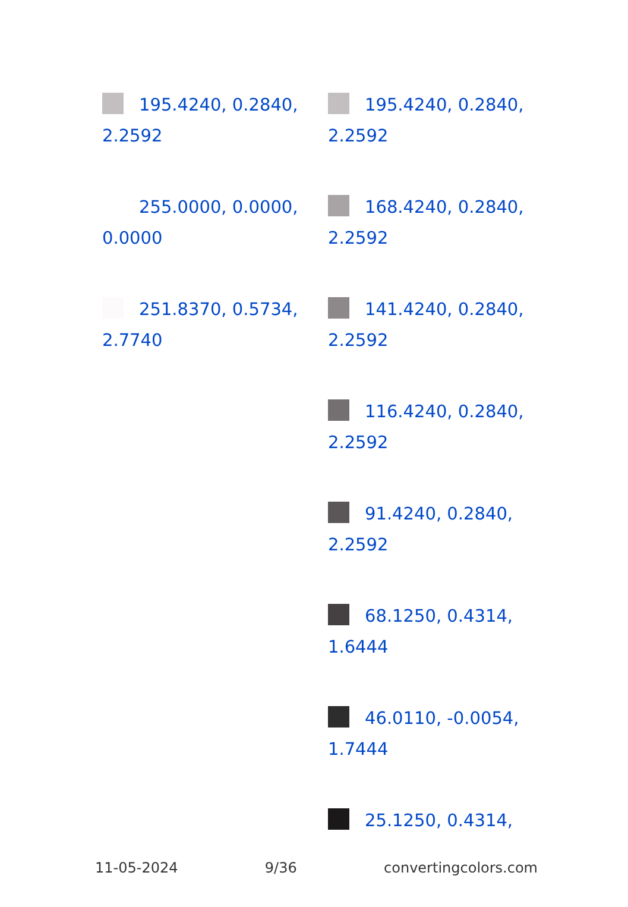195.4240, 0.2840, 2.2592
255.0000, 0.0000, 0.0000
251.8370, 0.5734, 2.7740
195.4240, 0.2840, 2.2592
168.4240, 0.2840, 2.2592
141.4240, 0.2840, 2.2592
116.4240, 0.2840, 2.2592
91.4240, 0.2840, 2.2592
68.1250, 0.4314, 1.6444
46.0110, -0.0054, 1.7444
25.1250, 0.4314,
11-05-2024 9/36 convertingcolors.com